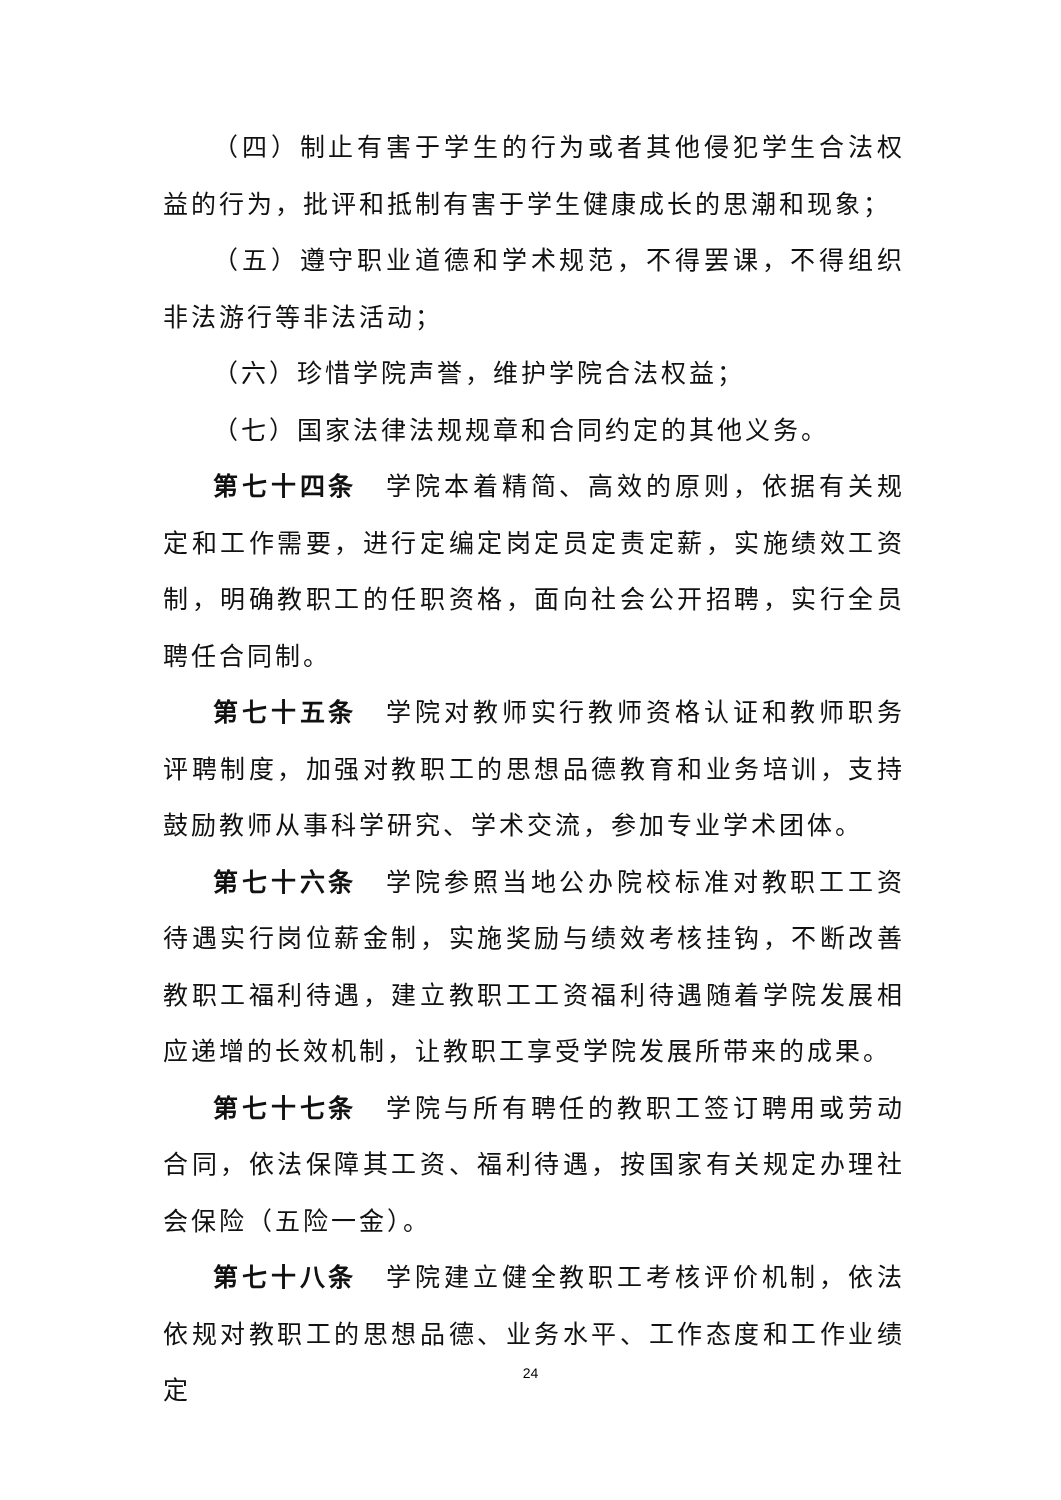（四）制止有害于学生的行为或者其他侵犯学生合法权益的行为，批评和抵制有害于学生健康成长的思潮和现象；
（五）遵守职业道德和学术规范，不得罢课，不得组织非法游行等非法活动；
（六）珍惜学院声誉，维护学院合法权益；
（七）国家法律法规规章和合同约定的其他义务。
第七十四条　学院本着精简、高效的原则，依据有关规定和工作需要，进行定编定岗定员定责定薪，实施绩效工资制，明确教职工的任职资格，面向社会公开招聘，实行全员聘任合同制。
第七十五条　学院对教师实行教师资格认证和教师职务评聘制度，加强对教职工的思想品德教育和业务培训，支持鼓励教师从事科学研究、学术交流，参加专业学术团体。
第七十六条　学院参照当地公办院校标准对教职工工资待遇实行岗位薪金制，实施奖励与绩效考核挂钩，不断改善教职工福利待遇，建立教职工工资福利待遇随着学院发展相应递增的长效机制，让教职工享受学院发展所带来的成果。
第七十七条　学院与所有聘任的教职工签订聘用或劳动合同，依法保障其工资、福利待遇，按国家有关规定办理社会保险（五险一金）。
第七十八条　学院建立健全教职工考核评价机制，依法依规对教职工的思想品德、业务水平、工作态度和工作业绩定
24